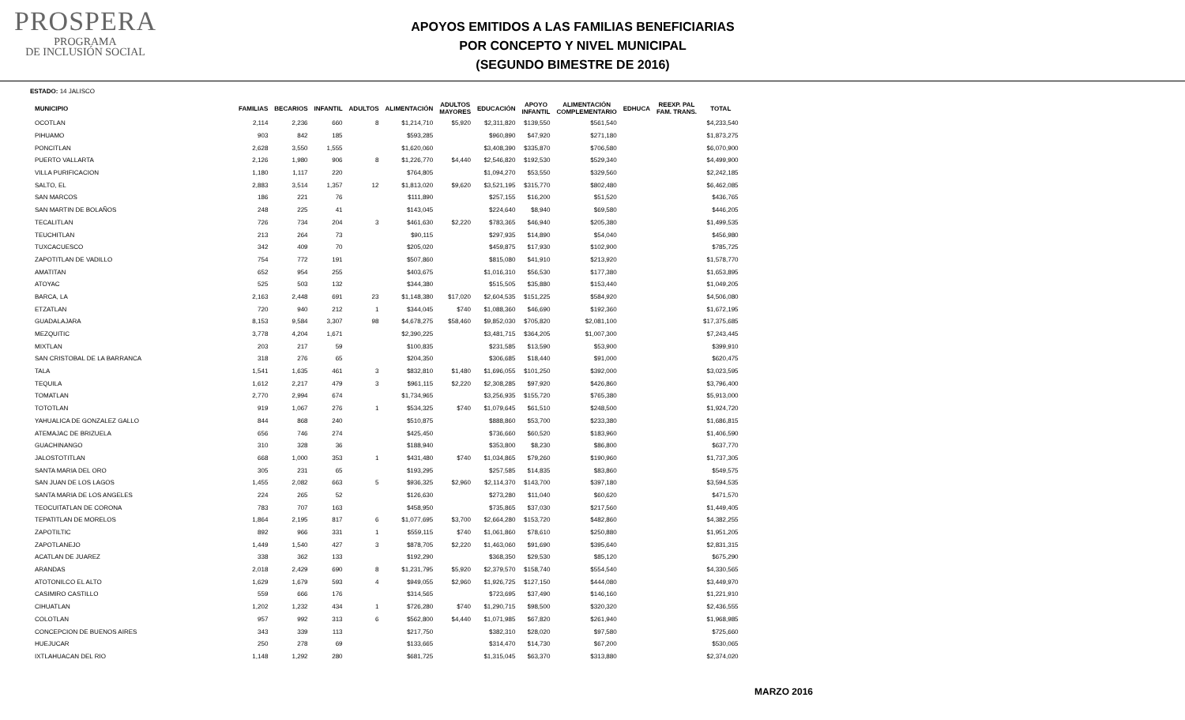PROSPERA
PROGRAMA
DE INCLUSIÓN SOCIAL
APOYOS EMITIDOS A LAS FAMILIAS BENEFICIARIAS
POR CONCEPTO Y NIVEL MUNICIPAL
(SEGUNDO BIMESTRE DE 2016)
ESTADO: 14 JALISCO
| MUNICIPIO | FAMILIAS | BECARIOS | INFANTIL | ADULTOS | ALIMENTACIÓN | ADULTOS MAYORES | EDUCACIÓN | APOYO INFANTIL | ALIMENTACIÓN COMPLEMENTARIO | EDHUCA | REEXP. PAL FAM. TRANS. | TOTAL |
| --- | --- | --- | --- | --- | --- | --- | --- | --- | --- | --- | --- | --- |
| OCOTLAN | 2,114 | 2,236 | 660 | 8 | $1,214,710 | $5,920 | $2,311,820 | $139,550 | $561,540 | | | $4,233,540 |
| PIHUAMO | 903 | 842 | 185 | | $593,285 | | $960,890 | $47,920 | $271,180 | | | $1,873,275 |
| PONCITLAN | 2,628 | 3,550 | 1,555 | | $1,620,060 | | $3,408,390 | $335,870 | $706,580 | | | $6,070,900 |
| PUERTO VALLARTA | 2,126 | 1,980 | 906 | 8 | $1,226,770 | $4,440 | $2,546,820 | $192,530 | $529,340 | | | $4,499,900 |
| VILLA PURIFICACION | 1,180 | 1,117 | 220 | | $764,805 | | $1,094,270 | $53,550 | $329,560 | | | $2,242,185 |
| SALTO, EL | 2,883 | 3,514 | 1,357 | 12 | $1,813,020 | $9,620 | $3,521,195 | $315,770 | $802,480 | | | $6,462,085 |
| SAN MARCOS | 186 | 221 | 76 | | $111,890 | | $257,155 | $16,200 | $51,520 | | | $436,765 |
| SAN MARTIN DE BOLAÑOS | 248 | 225 | 41 | | $143,045 | | $224,640 | $8,940 | $69,580 | | | $446,205 |
| TECALITLAN | 726 | 734 | 204 | 3 | $461,630 | $2,220 | $783,365 | $46,940 | $205,380 | | | $1,499,535 |
| TEUCHITLAN | 213 | 264 | 73 | | $90,115 | | $297,935 | $14,890 | $54,040 | | | $456,980 |
| TUXCACUESCO | 342 | 409 | 70 | | $205,020 | | $459,875 | $17,930 | $102,900 | | | $785,725 |
| ZAPOTITLAN DE VADILLO | 754 | 772 | 191 | | $507,860 | | $815,080 | $41,910 | $213,920 | | | $1,578,770 |
| AMATITAN | 652 | 954 | 255 | | $403,675 | | $1,016,310 | $56,530 | $177,380 | | | $1,653,895 |
| ATOYAC | 525 | 503 | 132 | | $344,380 | | $515,505 | $35,880 | $153,440 | | | $1,049,205 |
| BARCA, LA | 2,163 | 2,448 | 691 | 23 | $1,148,380 | $17,020 | $2,604,535 | $151,225 | $584,920 | | | $4,506,080 |
| ETZATLAN | 720 | 940 | 212 | 1 | $344,045 | $740 | $1,088,360 | $46,690 | $192,360 | | | $1,672,195 |
| GUADALAJARA | 8,153 | 9,584 | 3,307 | 98 | $4,678,275 | $58,460 | $9,852,030 | $705,820 | $2,081,100 | | | $17,375,685 |
| MEZQUITIC | 3,778 | 4,204 | 1,671 | | $2,390,225 | | $3,481,715 | $364,205 | $1,007,300 | | | $7,243,445 |
| MIXTLAN | 203 | 217 | 59 | | $100,835 | | $231,585 | $13,590 | $53,900 | | | $399,910 |
| SAN CRISTOBAL DE LA BARRANCA | 318 | 276 | 65 | | $204,350 | | $306,685 | $18,440 | $91,000 | | | $620,475 |
| TALA | 1,541 | 1,635 | 461 | 3 | $832,810 | $1,480 | $1,696,055 | $101,250 | $392,000 | | | $3,023,595 |
| TEQUILA | 1,612 | 2,217 | 479 | 3 | $961,115 | $2,220 | $2,308,285 | $97,920 | $426,860 | | | $3,796,400 |
| TOMATLAN | 2,770 | 2,994 | 674 | | $1,734,965 | | $3,256,935 | $155,720 | $765,380 | | | $5,913,000 |
| TOTOTLAN | 919 | 1,067 | 276 | 1 | $534,325 | $740 | $1,079,645 | $61,510 | $248,500 | | | $1,924,720 |
| YAHUALICA DE GONZALEZ GALLO | 844 | 868 | 240 | | $510,875 | | $888,860 | $53,700 | $233,380 | | | $1,686,815 |
| ATEMAJAC DE BRIZUELA | 656 | 746 | 274 | | $425,450 | | $736,660 | $60,520 | $183,960 | | | $1,406,590 |
| GUACHINANGO | 310 | 328 | 36 | | $188,940 | | $353,800 | $8,230 | $86,800 | | | $637,770 |
| JALOSTOTITLAN | 668 | 1,000 | 353 | 1 | $431,480 | $740 | $1,034,865 | $79,260 | $190,960 | | | $1,737,305 |
| SANTA MARIA DEL ORO | 305 | 231 | 65 | | $193,295 | | $257,585 | $14,835 | $83,860 | | | $549,575 |
| SAN JUAN DE LOS LAGOS | 1,455 | 2,082 | 663 | 5 | $936,325 | $2,960 | $2,114,370 | $143,700 | $397,180 | | | $3,594,535 |
| SANTA MARIA DE LOS ANGELES | 224 | 265 | 52 | | $126,630 | | $273,280 | $11,040 | $60,620 | | | $471,570 |
| TEOCUITATLAN DE CORONA | 783 | 707 | 163 | | $458,950 | | $735,865 | $37,030 | $217,560 | | | $1,449,405 |
| TEPATITLAN DE MORELOS | 1,864 | 2,195 | 817 | 6 | $1,077,695 | $3,700 | $2,664,280 | $153,720 | $482,860 | | | $4,382,255 |
| ZAPOTILTIC | 892 | 966 | 331 | 1 | $559,115 | $740 | $1,061,860 | $78,610 | $250,880 | | | $1,951,205 |
| ZAPOTLANEJO | 1,449 | 1,540 | 427 | 3 | $878,705 | $2,220 | $1,463,060 | $91,690 | $395,640 | | | $2,831,315 |
| ACATLAN DE JUAREZ | 338 | 362 | 133 | | $192,290 | | $368,350 | $29,530 | $85,120 | | | $675,290 |
| ARANDAS | 2,018 | 2,429 | 690 | 8 | $1,231,795 | $5,920 | $2,379,570 | $158,740 | $554,540 | | | $4,330,565 |
| ATOTONILCO EL ALTO | 1,629 | 1,679 | 593 | 4 | $949,055 | $2,960 | $1,926,725 | $127,150 | $444,080 | | | $3,449,970 |
| CASIMIRO CASTILLO | 559 | 666 | 176 | | $314,565 | | $723,695 | $37,490 | $146,160 | | | $1,221,910 |
| CIHUATLAN | 1,202 | 1,232 | 434 | 1 | $726,280 | $740 | $1,290,715 | $98,500 | $320,320 | | | $2,436,555 |
| COLOTLAN | 957 | 992 | 313 | 6 | $562,800 | $4,440 | $1,071,985 | $67,820 | $261,940 | | | $1,968,985 |
| CONCEPCION DE BUENOS AIRES | 343 | 339 | 113 | | $217,750 | | $382,310 | $28,020 | $97,580 | | | $725,660 |
| HUEJUCAR | 250 | 278 | 69 | | $133,665 | | $314,470 | $14,730 | $67,200 | | | $530,065 |
| IXTLAHUACAN DEL RIO | 1,148 | 1,292 | 280 | | $681,725 | | $1,315,045 | $63,370 | $313,880 | | | $2,374,020 |
MARZO 2016